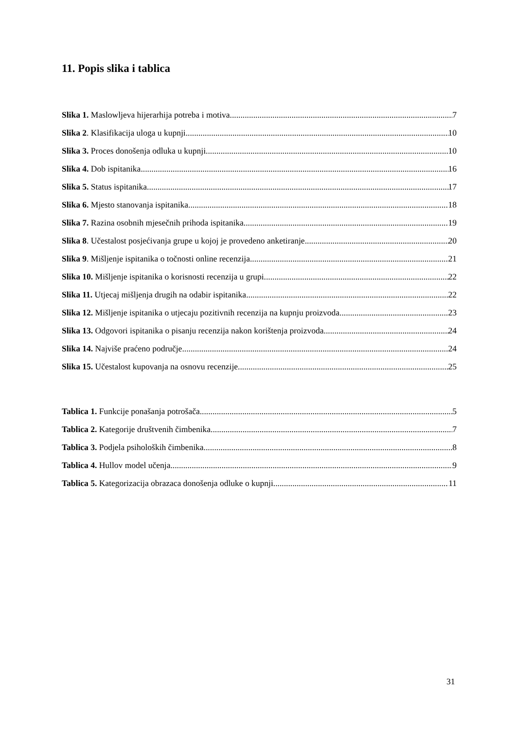11. Popis slika i tablica
Slika 1. Maslowljeva hijerarhija potreba i motiva 7
Slika 2. Klasifikacija uloga u kupnji 10
Slika 3. Proces donošenja odluka u kupnji 10
Slika 4. Dob ispitanika 16
Slika 5. Status ispitanika 17
Slika 6. Mjesto stanovanja ispitanika 18
Slika 7. Razina osobnih mjesečnih prihoda ispitanika 19
Slika 8. Učestalost posjećivanja grupe u kojoj je provedeno anketiranje 20
Slika 9. Mišljenje ispitanika o točnosti online recenzija 21
Slika 10. Mišljenje ispitanika o korisnosti recenzija u grupi 22
Slika 11. Utjecaj mišljenja drugih na odabir ispitanika 22
Slika 12. Mišljenje ispitanika o utjecaju pozitivnih recenzija na kupnju proizvoda 23
Slika 13. Odgovori ispitanika o pisanju recenzija nakon korištenja proizvoda 24
Slika 14. Najviše praćeno područje 24
Slika 15. Učestalost kupovanja na osnovu recenzije 25
Tablica 1. Funkcije ponašanja potrošača 5
Tablica 2. Kategorije društvenih čimbenika 7
Tablica 3. Podjela psiholoških čimbenika 8
Tablica 4. Hullov model učenja 9
Tablica 5. Kategorizacija obrazaca donošenja odluke o kupnji. 11
31